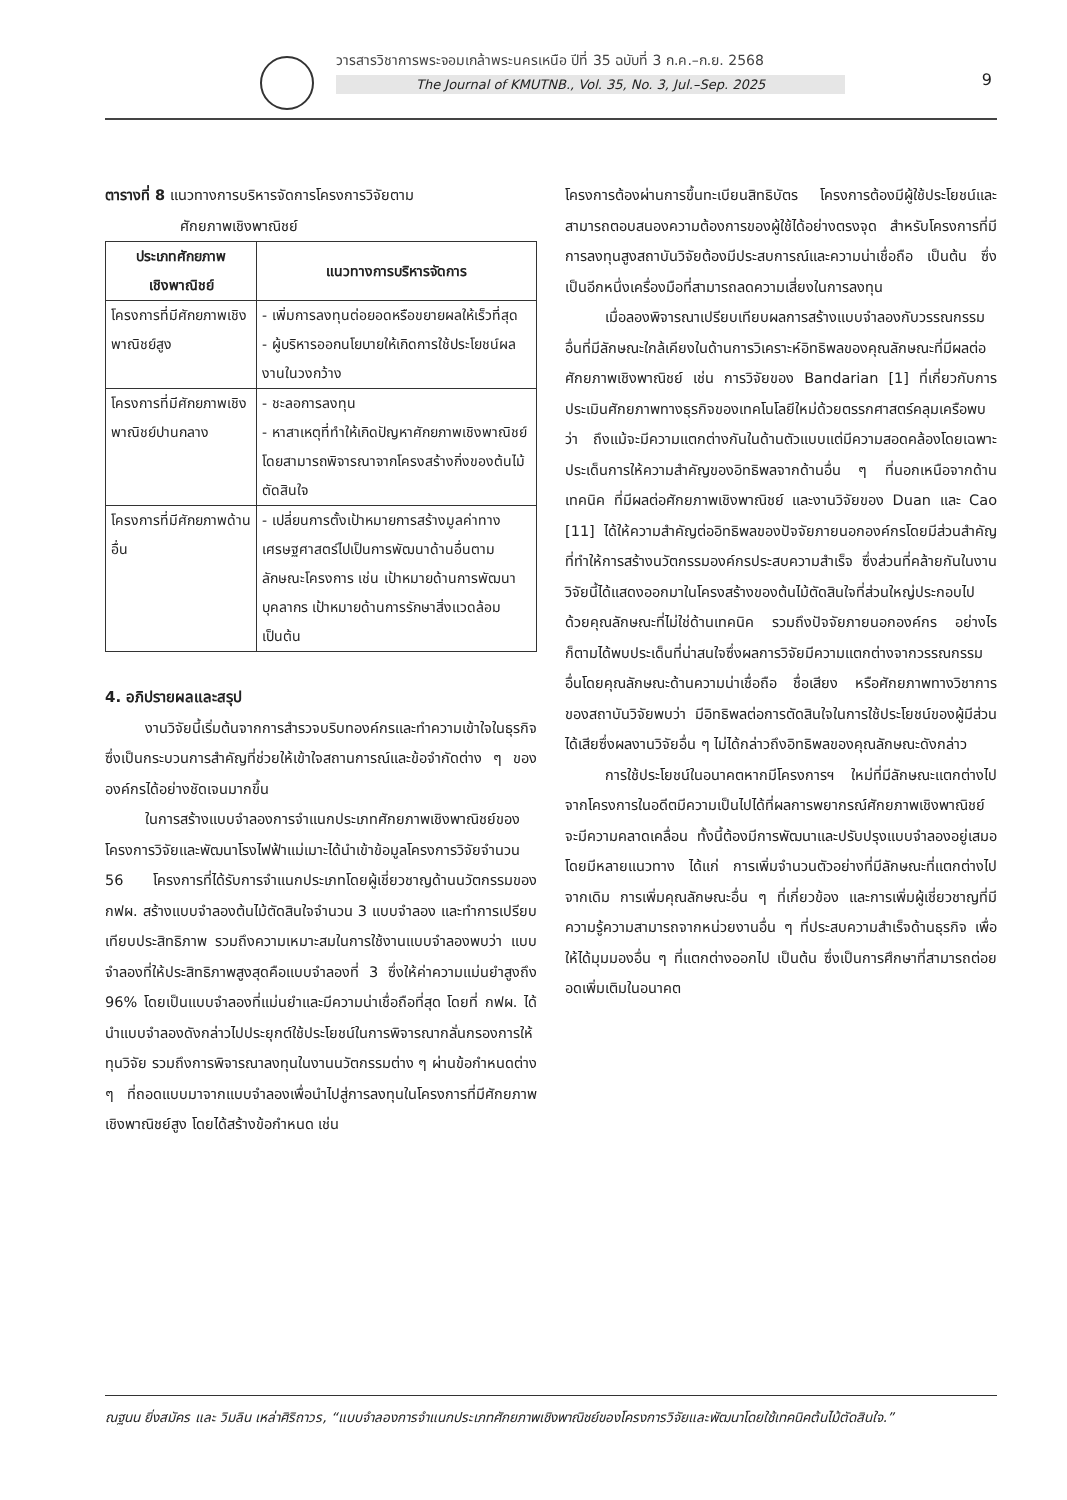วารสารวิชาการพระจอมเกล้าพระนครเหนือ ปีที่ 35 ฉบับที่ 3 ก.ค.–ก.ย. 2568
The Journal of KMUTNB., Vol. 35, No. 3, Jul.–Sep. 2025
9
ตารางที่ 8 แนวทางการบริหารจัดการโครงการวิจัยตาม
ศักยภาพเชิงพาณิชย์
| ประเภทศักยภาพ เชิงพาณิชย์ | แนวทางการบริหารจัดการ |
| --- | --- |
| โครงการที่มีศักยภาพเชิงพาณิชย์สูง | - เพิ่มการลงทุนต่อยอดหรือขยายผลให้เร็วที่สุด - ผู้บริหารออกนโยบายให้เกิดการใช้ประโยชน์ผลงานในวงกว้าง |
| โครงการที่มีศักยภาพเชิงพาณิชย์ปานกลาง | - ชะลอการลงทุน - หาสาเหตุที่ทำให้เกิดปัญหาศักยภาพเชิงพาณิชย์โดยสามารถพิจารณาจากโครงสร้างกิ่งของต้นไม้ตัดสินใจ |
| โครงการที่มีศักยภาพด้านอื่น | - เปลี่ยนการตั้งเป้าหมายการสร้างมูลค่าทางเศรษฐศาสตร์ไปเป็นการพัฒนาด้านอื่นตามลักษณะโครงการ เช่น เป้าหมายด้านการพัฒนาบุคลากร เป้าหมายด้านการรักษาสิ่งแวดล้อม เป็นต้น |
4. อภิปรายผลและสรุป
งานวิจัยนี้เริ่มต้นจากการสำรวจบริบทองค์กรและทำความเข้าใจในธุรกิจ ซึ่งเป็นกระบวนการสำคัญที่ช่วยให้เข้าใจสถานการณ์และข้อจำกัดต่าง ๆ ขององค์กรได้อย่างชัดเจนมากขึ้น
ในการสร้างแบบจำลองการจำแนกประเภทศักยภาพเชิงพาณิชย์ของโครงการวิจัยและพัฒนาโรงไฟฟ้าแม่เมาะได้นำเข้าข้อมูลโครงการวิจัยจำนวน 56 โครงการที่ได้รับการจำแนกประเภทโดยผู้เชี่ยวชาญด้านนวัตกรรมของ กฟผ. สร้างแบบจำลองต้นไม้ตัดสินใจจำนวน 3 แบบจำลอง และทำการเปรียบเทียบประสิทธิภาพ รวมถึงความเหมาะสมในการใช้งานแบบจำลองพบว่า แบบจำลองที่ให้ประสิทธิภาพสูงสุดคือแบบจำลองที่ 3 ซึ่งให้ค่าความแม่นยำสูงถึง 96% โดยเป็นแบบจำลองที่แม่นยำและมีความน่าเชื่อถือที่สุด โดยที่ กฟผ. ได้นำแบบจำลองดังกล่าวไปประยุกต์ใช้ประโยชน์ในการพิจารณากลั่นกรองการให้ทุนวิจัย รวมถึงการพิจารณาลงทุนในงานนวัตกรรมต่าง ๆ ผ่านข้อกำหนดต่าง ๆ ที่ถอดแบบมาจากแบบจำลองเพื่อนำไปสู่การลงทุนในโครงการที่มีศักยภาพเชิงพาณิชย์สูง โดยได้สร้างข้อกำหนด เช่น
โครงการต้องผ่านการขึ้นทะเบียนสิทธิบัตร โครงการต้องมีผู้ใช้ประโยชน์และสามารถตอบสนองความต้องการของผู้ใช้ได้อย่างตรงจุด สำหรับโครงการที่มีการลงทุนสูงสถาบันวิจัยต้องมีประสบการณ์และความน่าเชื่อถือ เป็นต้น ซึ่งเป็นอีกหนึ่งเครื่องมือที่สามารถลดความเสี่ยงในการลงทุน
เมื่อลองพิจารณาเปรียบเทียบผลการสร้างแบบจำลองกับวรรณกรรมอื่นที่มีลักษณะใกล้เคียงในด้านการวิเคราะห์อิทธิพลของคุณลักษณะที่มีผลต่อศักยภาพเชิงพาณิชย์ เช่น การวิจัยของ Bandarian [1] ที่เกี่ยวกับการประเมินศักยภาพทางธุรกิจของเทคโนโลยีใหม่ด้วยตรรกศาสตร์คลุมเครือพบว่า ถึงแม้จะมีความแตกต่างกันในด้านตัวแบบแต่มีความสอดคล้องโดยเฉพาะประเด็นการให้ความสำคัญของอิทธิพลจากด้านอื่น ๆ ที่นอกเหนือจากด้านเทคนิค ที่มีผลต่อศักยภาพเชิงพาณิชย์ และงานวิจัยของ Duan และ Cao [11] ได้ให้ความสำคัญต่ออิทธิพลของปัจจัยภายนอกองค์กรโดยมีส่วนสำคัญที่ทำให้การสร้างนวัตกรรมองค์กรประสบความสำเร็จ ซึ่งส่วนที่คล้ายกันในงานวิจัยนี้ได้แสดงออกมาในโครงสร้างของต้นไม้ตัดสินใจที่ส่วนใหญ่ประกอบไปด้วยคุณลักษณะที่ไม่ใช่ด้านเทคนิค รวมถึงปัจจัยภายนอกองค์กร อย่างไรก็ตามได้พบประเด็นที่น่าสนใจซึ่งผลการวิจัยมีความแตกต่างจากวรรณกรรมอื่นโดยคุณลักษณะด้านความน่าเชื่อถือ ชื่อเสียง หรือศักยภาพทางวิชาการของสถาบันวิจัยพบว่า มีอิทธิพลต่อการตัดสินใจในการใช้ประโยชน์ของผู้มีส่วนได้เสียซึ่งผลงานวิจัยอื่น ๆ ไม่ได้กล่าวถึงอิทธิพลของคุณลักษณะดังกล่าว
การใช้ประโยชน์ในอนาคตหากมีโครงการฯ ใหม่ที่มีลักษณะแตกต่างไปจากโครงการในอดีตมีความเป็นไปได้ที่ผลการพยากรณ์ศักยภาพเชิงพาณิชย์จะมีความคลาดเคลื่อน ทั้งนี้ต้องมีการพัฒนาและปรับปรุงแบบจำลองอยู่เสมอ โดยมีหลายแนวทาง ได้แก่ การเพิ่มจำนวนตัวอย่างที่มีลักษณะที่แตกต่างไปจากเดิม การเพิ่มคุณลักษณะอื่น ๆ ที่เกี่ยวข้อง และการเพิ่มผู้เชี่ยวชาญที่มีความรู้ความสามารถจากหน่วยงานอื่น ๆ ที่ประสบความสำเร็จด้านธุรกิจ เพื่อให้ได้มุมมองอื่น ๆ ที่แตกต่างออกไป เป็นต้น ซึ่งเป็นการศึกษาที่สามารถต่อยอดเพิ่มเติมในอนาคต
ณฐนน ยิ่งสมัคร และ วิมลิน เหล่าศิริถาวร, “แบบจำลองการจำแนกประเภทศักยภาพเชิงพาณิชย์ของโครงการวิจัยและพัฒนาโดยใช้เทคนิคต้นไม้ตัดสินใจ.”